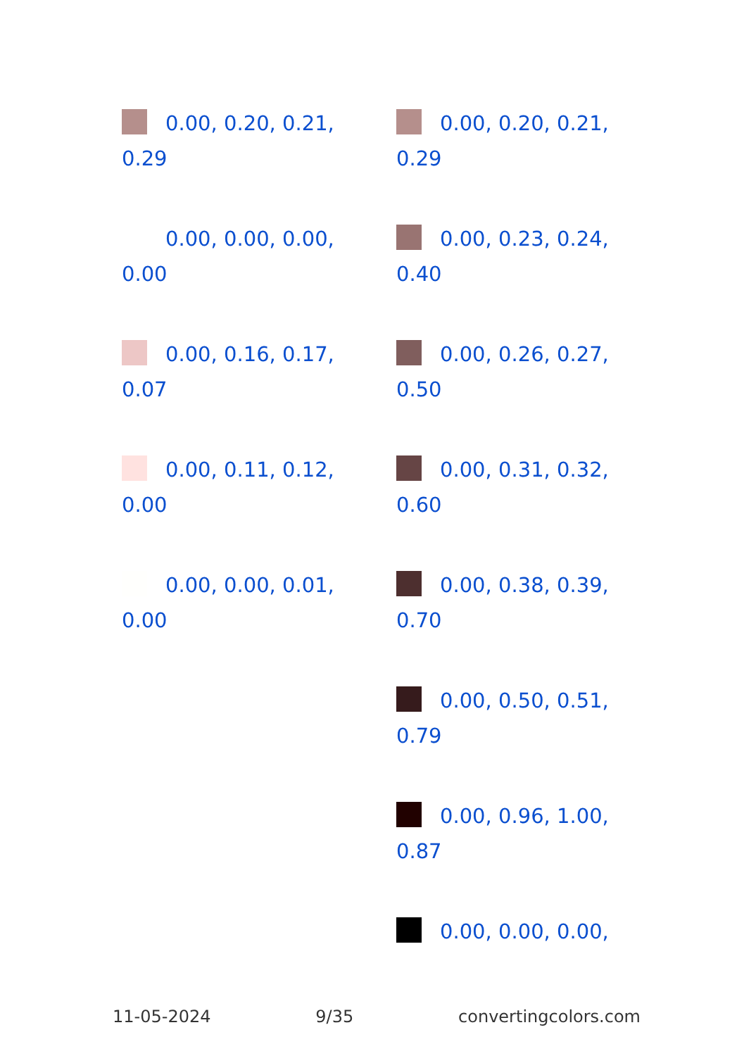0.00, 0.20, 0.21, 0.29
0.00, 0.00, 0.00, 0.00
0.00, 0.16, 0.17, 0.07
0.00, 0.11, 0.12, 0.00
0.00, 0.00, 0.01, 0.00
0.00, 0.20, 0.21, 0.29
0.00, 0.23, 0.24, 0.40
0.00, 0.26, 0.27, 0.50
0.00, 0.31, 0.32, 0.60
0.00, 0.38, 0.39, 0.70
0.00, 0.50, 0.51, 0.79
0.00, 0.96, 1.00, 0.87
0.00, 0.00, 0.00,
11-05-2024 9/35 convertingcolors.com